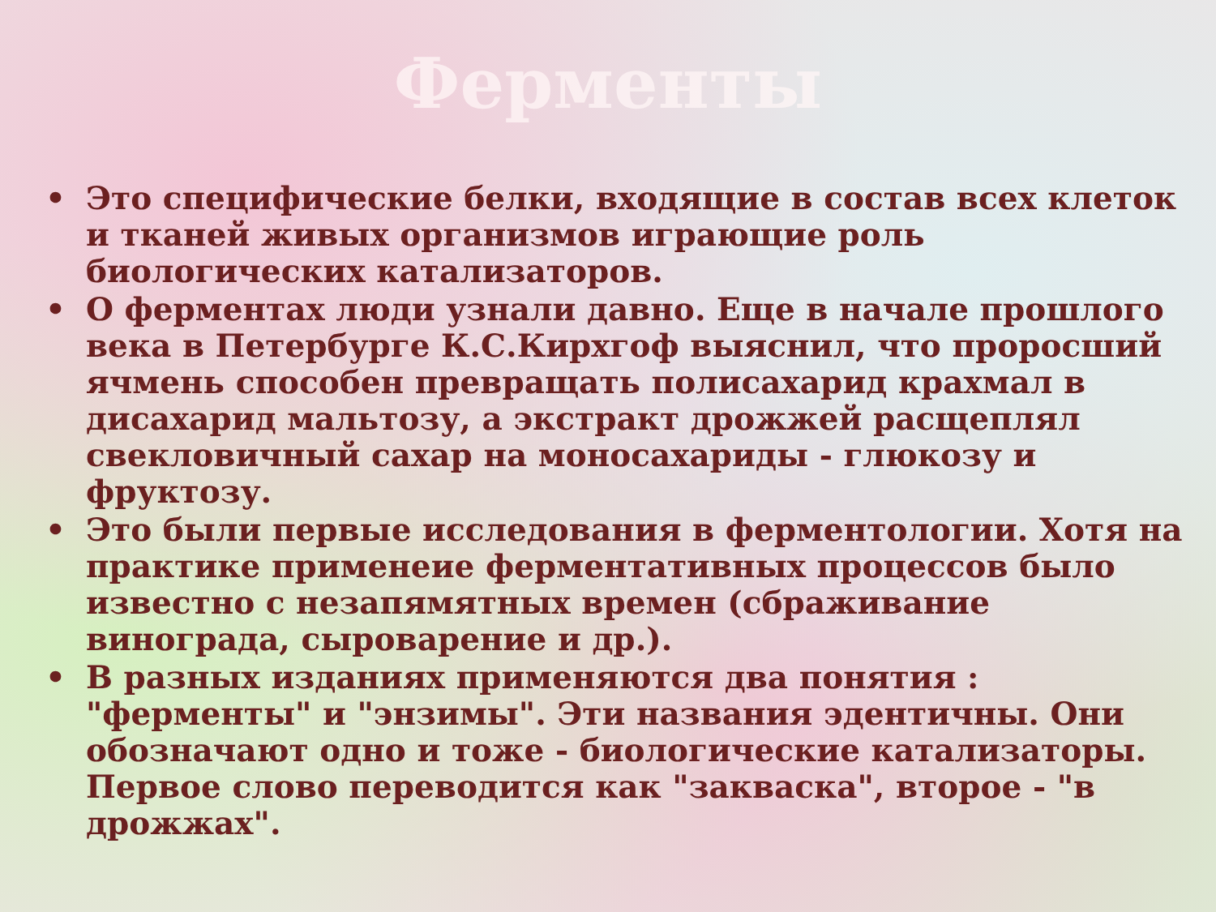Ферменты
• Это специфические белки, входящие в состав всех клеток и тканей живых организмов играющие роль биологических катализаторов.
• О ферментах люди узнали давно. Еще в начале прошлого века в Петербурге К.С.Кирхгоф выяснил, что проросший ячмень способен превращать полисахарид крахмал в дисахарид мальтозу, а экстракт дрожжей расщеплял свекловичный сахар на моносахариды - глюкозу и фруктозу.
• Это были первые исследования в ферментологии. Хотя на практике применеие ферментативных процессов было известно с незапямятных времен (сбраживание винограда, сыроварение и др.).
• В разных изданиях применяются два понятия : "ферменты" и "энзимы". Эти названия эдентичны. Они обозначают одно и тоже - биологические катализаторы. Первое слово переводится как "закваска", второе - "в дрожжах".